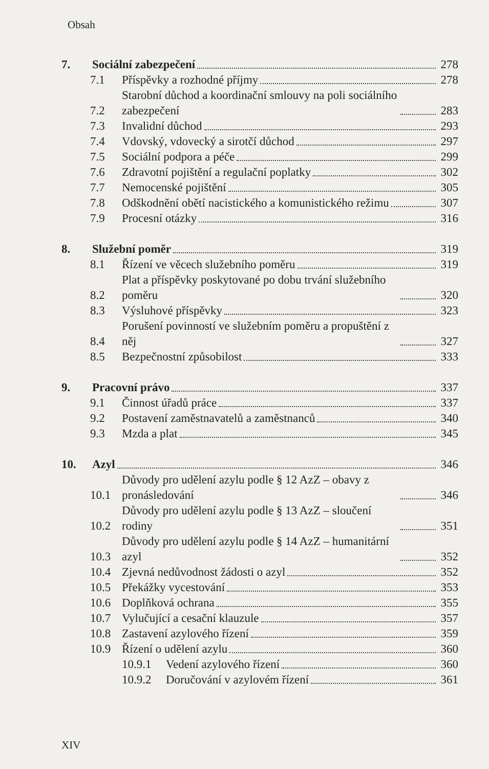Obsah
7. Sociální zabezpečení 278
7.1 Příspěvky a rozhodné příjmy 278
7.2 Starobní důchod a koordinační smlouvy na poli sociálního zabezpečení 283
7.3 Invalidní důchod 293
7.4 Vdovský, vdovecký a sirotčí důchod 297
7.5 Sociální podpora a péče 299
7.6 Zdravotní pojištění a regulační poplatky 302
7.7 Nemocenské pojištění 305
7.8 Odškodnění obětí nacistického a komunistického režimu 307
7.9 Procesní otázky 316
8. Služební poměr 319
8.1 Řízení ve věcech služebního poměru 319
8.2 Plat a příspěvky poskytované po dobu trvání služebního poměru 320
8.3 Výsluhové příspěvky 323
8.4 Porušení povinností ve služebním poměru a propuštění z něj 327
8.5 Bezpečnostní způsobilost 333
9. Pracovní právo 337
9.1 Činnost úřadů práce 337
9.2 Postavení zaměstnavatelů a zaměstnanců 340
9.3 Mzda a plat 345
10. Azyl 346
10.1 Důvody pro udělení azylu podle § 12 AzZ – obavy z pronásledování 346
10.2 Důvody pro udělení azylu podle § 13 AzZ – sloučení rodiny 351
10.3 Důvody pro udělení azylu podle § 14 AzZ – humanitární azyl 352
10.4 Zjevná nedůvodnost žádosti o azyl 352
10.5 Překážky vycestování 353
10.6 Doplňková ochrana 355
10.7 Vylučující a cesační klauzule 357
10.8 Zastavení azylového řízení 359
10.9 Řízení o udělení azylu 360
10.9.1 Vedení azylového řízení 360
10.9.2 Doručování v azylovém řízení 361
XIV